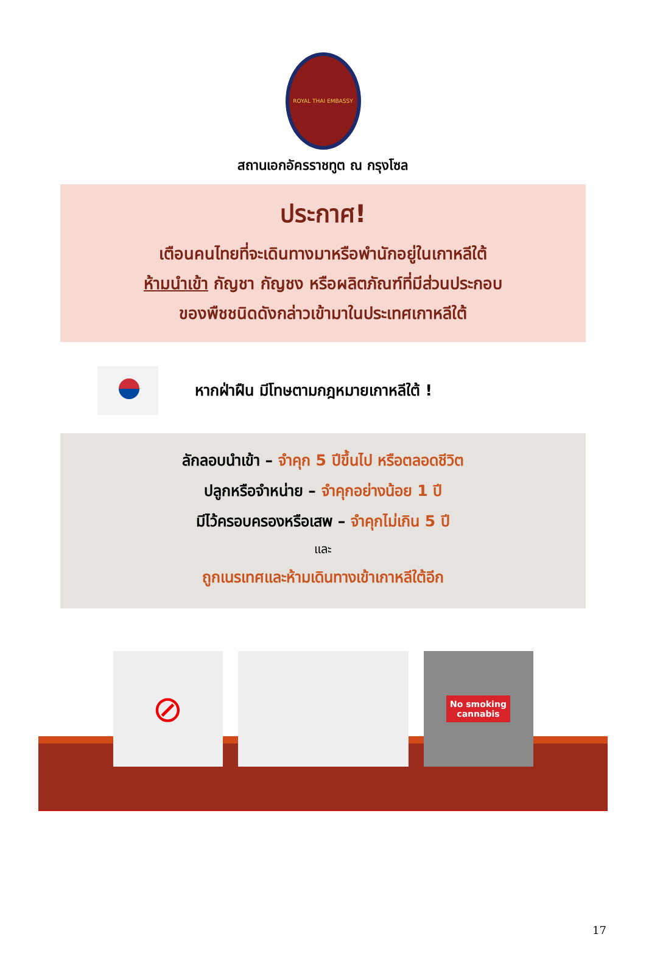ROYAL THAI EMBASSY
สถานเอกอัครราชทูต ณ กรุงโซล
ประกาศ!
เตือนคนไทยที่จะเดินทางมาหรือพำนักอยู่ในเกาหลีใต้
ห้ามนำเข้า กัญชา กัญชง หรือผลิตภัณฑ์ที่มีส่วนประกอบ
ของพืชชนิดดังกล่าวเข้ามาในประเทศเกาหลีใต้
หากฝ่าฝืน มีโทษตามกฎหมายเกาหลีใต้ !
ลักลอบนำเข้า – จำคุก 5 ปีขึ้นไป หรือตลอดชีวิต
ปลูกหรือจำหน่าย – จำคุกอย่างน้อย 1 ปี
มีไว้ครอบครองหรือเสพ – จำคุกไม่เกิน 5 ปี
และ
ถูกเนรเทศและห้ามเดินทางเข้าเกาหลีใต้อีก
⊘
No smoking
cannabis
17